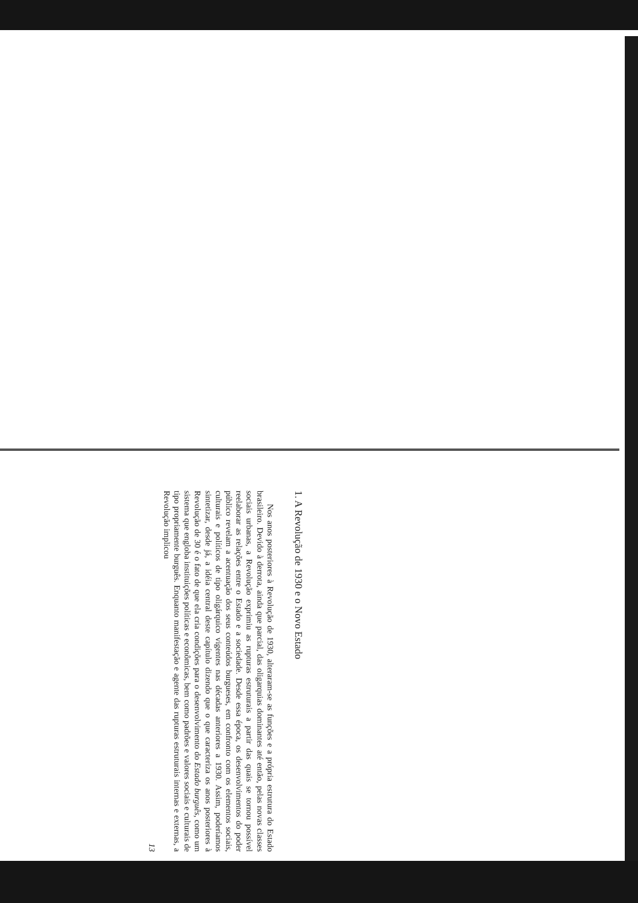1. A Revolução de 1930 e o Novo Estado
Nos anos posteriores à Revolução de 1930, alteraram-se as funções e a própria estrutura do Estado brasileiro. Devido à derrota, ainda que parcial, das oligarquias dominantes até então, pelas novas classes sociais urbanas, a Revolução exprimiu as rupturas estruturais a partir das quais se tornou possível reelaborar as relações entre o Estado e a sociedade. Desde essa época, os desenvolvimentos do poder público revelam a acentuação dos seus conteúdos burgueses, em confronto com os elementos sociais, culturais e políticos de tipo oligárquico vigentes nas décadas anteriores a 1930. Assim, poderíamos sintetizar, desde já, a idéia central deste capítulo dizendo que o que caracteriza os anos posteriores à Revolução de 30 é o fato de que ela cria condições para o desenvolvimento do Estado burguês, como um sistema que engloba instituições políticas e econômicas, bem como padrões e valores sociais e culturais de tipo propriamente burguês. Enquanto manifestação e agente das rupturas estruturais internas e externas, a Revolução implicou
13